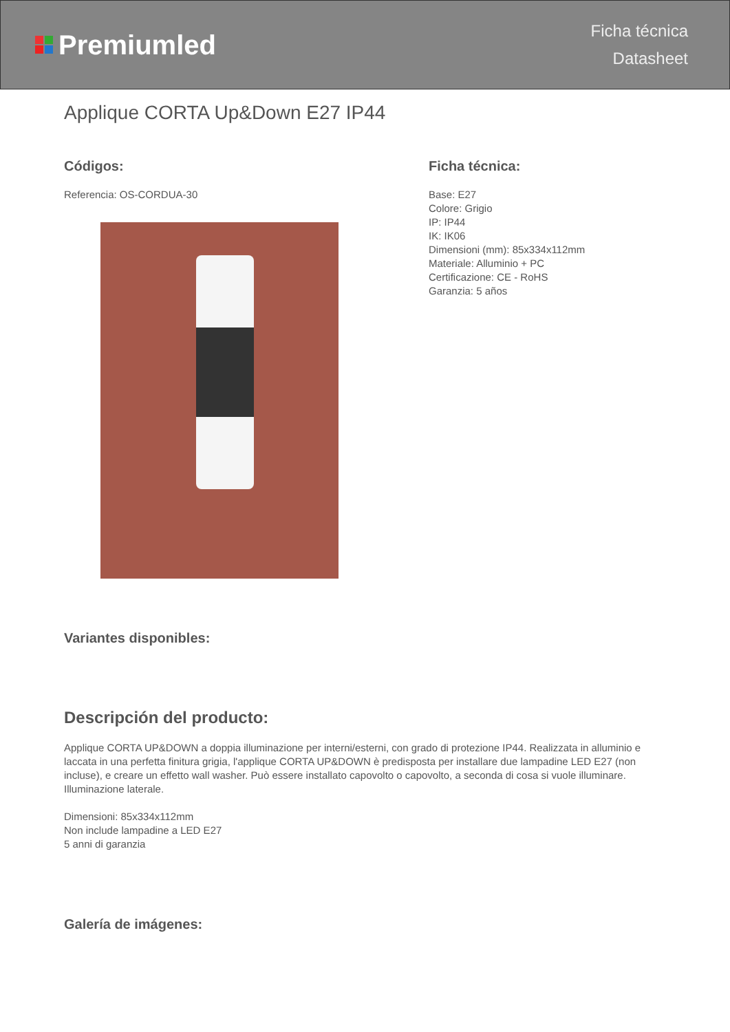Premiumled
Ficha técnica
Datasheet
Applique CORTA Up&Down E27 IP44
Códigos:
Referencia: OS-CORDUA-30
Ficha técnica:
Base: E27
Colore: Grigio
IP: IP44
IK: IK06
Dimensioni (mm): 85x334x112mm
Materiale: Alluminio + PC
Certificazione: CE - RoHS
Garanzia: 5 años
Variantes disponibles:
Descripción del producto:
Applique CORTA UP&DOWN a doppia illuminazione per interni/esterni, con grado di protezione IP44. Realizzata in alluminio e laccata in una perfetta finitura grigia, l'applique CORTA UP&DOWN è predisposta per installare due lampadine LED E27 (non incluse), e creare un effetto wall washer. Può essere installato capovolto o capovolto, a seconda di cosa si vuole illuminare. Illuminazione laterale.
Dimensioni: 85x334x112mm
Non include lampadine a LED E27
5 anni di garanzia
Galería de imágenes: